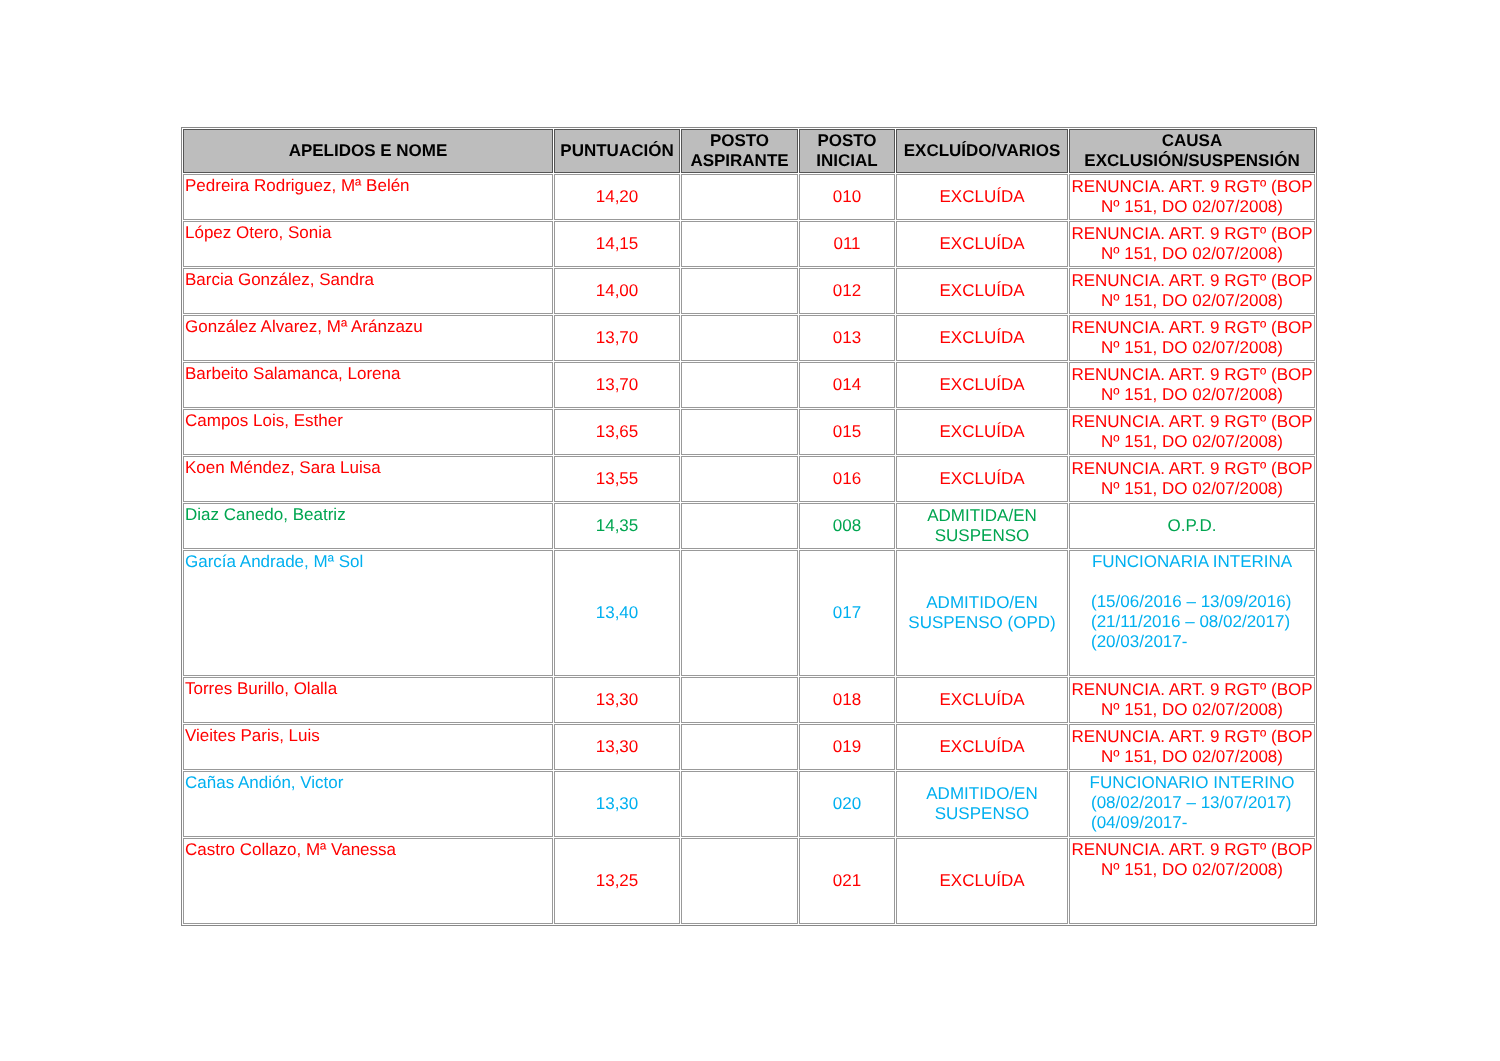| APELIDOS E NOME | PUNTUACIÓN | POSTO ASPIRANTE | POSTO INICIAL | EXCLUÍDO/VARIOS | CAUSA EXCLUSIÓN/SUSPENSIÓN |
| --- | --- | --- | --- | --- | --- |
| Pedreira Rodriguez, Mª Belén | 14,20 | | 010 | EXCLUÍDA | RENUNCIA. ART. 9 RGTº (BOP Nº 151, DO 02/07/2008) |
| López Otero, Sonia | 14,15 | | 011 | EXCLUÍDA | RENUNCIA. ART. 9 RGTº (BOP Nº 151, DO 02/07/2008) |
| Barcia González, Sandra | 14,00 | | 012 | EXCLUÍDA | RENUNCIA. ART. 9 RGTº (BOP Nº 151, DO 02/07/2008) |
| González Alvarez, Mª Aránzazu | 13,70 | | 013 | EXCLUÍDA | RENUNCIA. ART. 9 RGTº (BOP Nº 151, DO 02/07/2008) |
| Barbeito Salamanca, Lorena | 13,70 | | 014 | EXCLUÍDA | RENUNCIA. ART. 9 RGTº (BOP Nº 151, DO 02/07/2008) |
| Campos Lois, Esther | 13,65 | | 015 | EXCLUÍDA | RENUNCIA. ART. 9 RGTº (BOP Nº 151, DO 02/07/2008) |
| Koen Méndez, Sara Luisa | 13,55 | | 016 | EXCLUÍDA | RENUNCIA. ART. 9 RGTº (BOP Nº 151, DO 02/07/2008) |
| Diaz Canedo, Beatriz | 14,35 | | 008 | ADMITIDA/EN SUSPENSO | O.P.D. |
| García Andrade, Mª Sol | 13,40 | | 017 | ADMITIDO/EN SUSPENSO (OPD) | FUNCIONARIA INTERINA (15/06/2016 – 13/09/2016) (21/11/2016 – 08/02/2017) (20/03/2017- |
| Torres Burillo, Olalla | 13,30 | | 018 | EXCLUÍDA | RENUNCIA. ART. 9 RGTº (BOP Nº 151, DO 02/07/2008) |
| Vieites Paris, Luis | 13,30 | | 019 | EXCLUÍDA | RENUNCIA. ART. 9 RGTº (BOP Nº 151, DO 02/07/2008) |
| Cañas Andión, Victor | 13,30 | | 020 | ADMITIDO/EN SUSPENSO | FUNCIONARIO INTERINO (08/02/2017 – 13/07/2017) (04/09/2017- |
| Castro Collazo, Mª Vanessa | 13,25 | | 021 | EXCLUÍDA | RENUNCIA. ART. 9 RGTº (BOP Nº 151, DO 02/07/2008) |